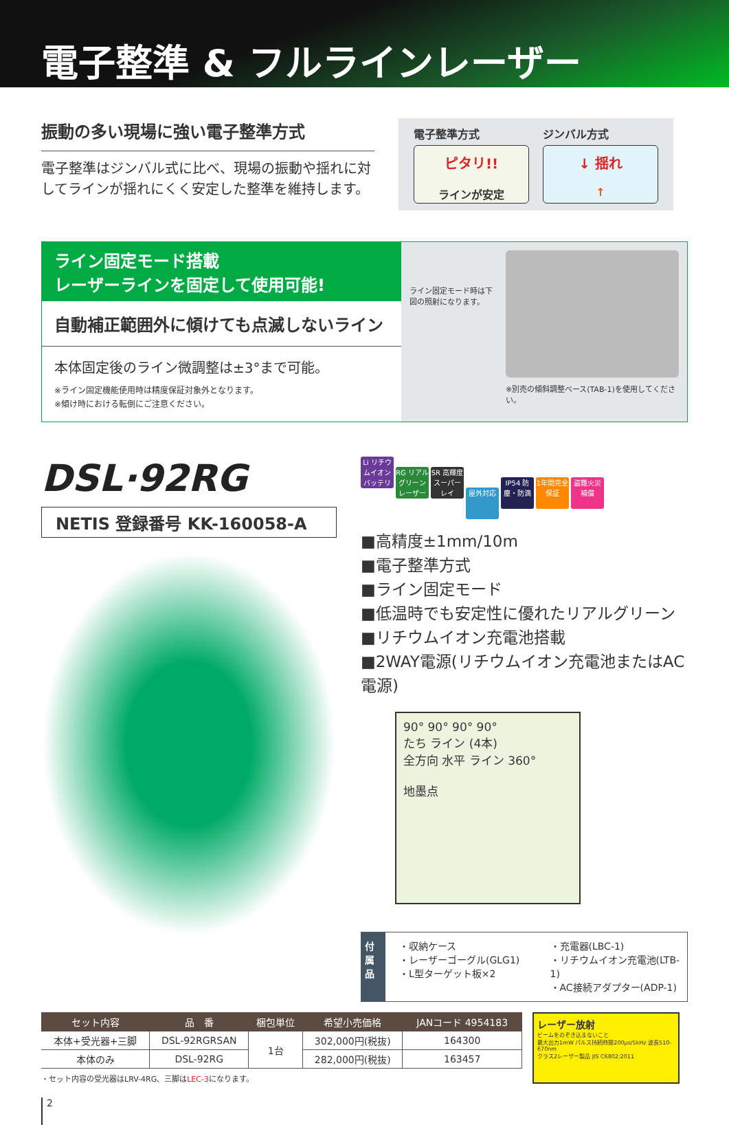電子整準 & フルラインレーザー
振動の多い現場に強い電子整準方式
電子整準はジンバル式に比べ、現場の振動や揺れに対してラインが揺れにくく安定した整準を維持します。
電子整準方式
ピタリ!!
ラインが安定
ジンバル方式
↓ 揺れ
↑
ライン固定モード搭載
レーザーラインを固定して使用可能!
自動補正範囲外に傾けても点滅しないライン
本体固定後のライン微調整は±3°まで可能。
※ライン固定機能使用時は精度保証対象外となります。
※傾け時における転倒にご注意ください。
ライン固定モード時は下図の照射になります。
※別売の傾斜調整ベース(TAB-1)を使用してください。
DSL·92RG
NETIS 登録番号 KK-160058-A
Li リチウムイオンバッテリー RG リアルグリーンレーザー SR 高輝度スーパーレイ 屋外対応 IP54 防塵・防滴 1年間完全保証 盗難火災補償
■高精度±1mm/10m
■電子整準方式
■ライン固定モード
■低温時でも安定性に優れたリアルグリーン
■リチウムイオン充電池搭載
■2WAY電源(リチウムイオン充電池またはAC電源)
90° 90° 90° 90°
たち ライン (4本)
全方向 水平 ライン 360°
地墨点
付属品
・収納ケース
・レーザーゴーグル(GLG1)
・L型ターゲット板×2
・充電器(LBC-1)
・リチウムイオン充電池(LTB-1)
・AC接続アダプター(ADP-1)
| セット内容 | 品 番 | 梱包単位 | 希望小売価格 | JANコード 4954183 |
| --- | --- | --- | --- | --- |
| 本体+受光器+三脚 | DSL-92RGRSAN | 1台 | 302,000円(税抜) | 164300 |
| 本体のみ | DSL-92RG | | 282,000円(税抜) | 163457 |
・セット内容の受光器はLRV-4RG、三脚はLEC-3になります。
レーザー放射
ビームをのぞき込まないこと
最大出力1mW パルス持続時間200μs/5kHz 波長510-670nm
クラス2レーザー製品 JIS C6802:2011
2